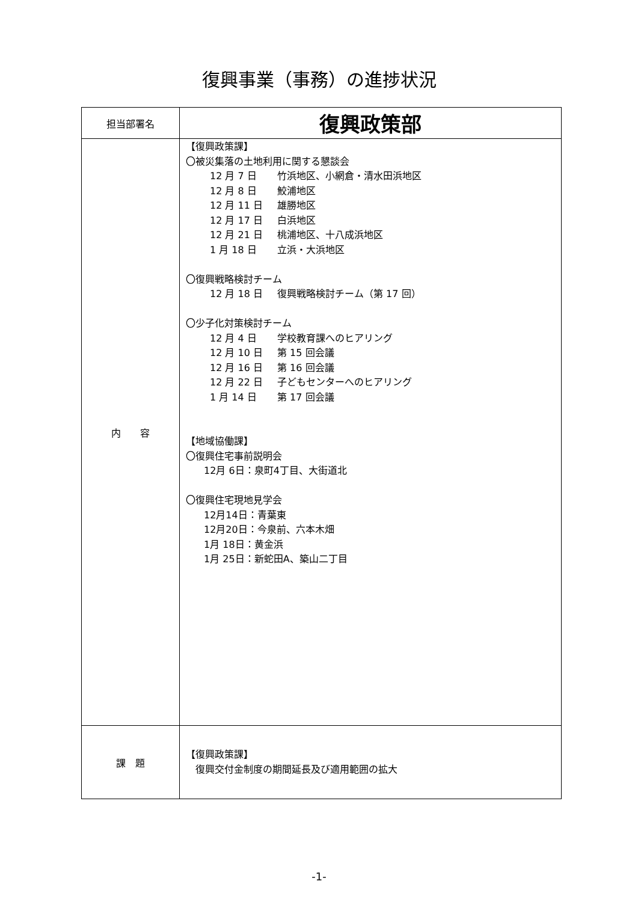復興事業（事務）の進捗状況
| 担当部署名 | 復興政策部 |
| 内 容 | 【復興政策課】 〇被災集落の土地利用に関する懇談会 12 月 7 日 竹浜地区、小網倉・清水田浜地区 12 月 8 日 鮫浦地区 12 月 11 日 雄勝地区 12 月 17 日 白浜地区 12 月 21 日 桃浦地区、十八成浜地区 1 月 18 日 立浜・大浜地区 〇復興戦略検討チーム 12 月 18 日 復興戦略検討チーム（第 17 回） 〇少子化対策検討チーム 12 月 4 日 学校教育課へのヒアリング 12 月 10 日 第 15 回会議 12 月 16 日 第 16 回会議 12 月 22 日 子どもセンターへのヒアリング 1 月 14 日 第 17 回会議 【地域協働課】 〇復興住宅事前説明会 12月 6日：泉町4丁目、大街道北 〇復興住宅現地見学会 12月14日：青葉東 12月20日：今泉前、六本木畑 1月 18日：黄金浜 1月 25日：新蛇田A、築山二丁目 |
| 課 題 | 【復興政策課】 復興交付金制度の期間延長及び適用範囲の拡大 |
-1-